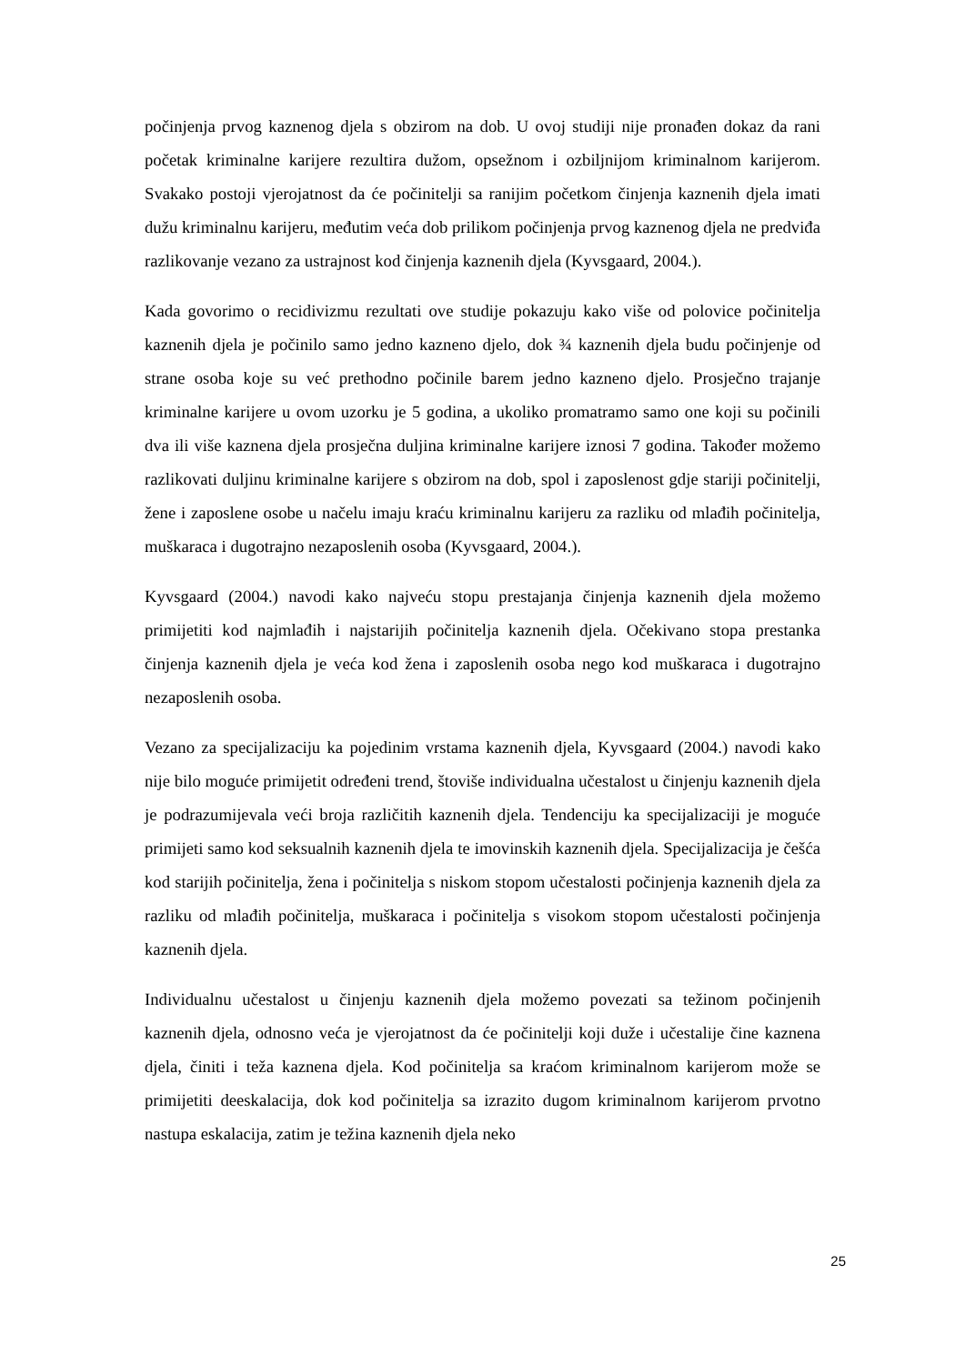počinjenja prvog kaznenog djela s obzirom na dob. U ovoj studiji nije pronađen dokaz da rani početak kriminalne karijere rezultira dužom, opsežnom i ozbiljnijom kriminalnom karijerom. Svakako postoji vjerojatnost da će počinitelji sa ranijim početkom činjenja kaznenih djela imati dužu kriminalnu karijeru, međutim veća dob prilikom počinjenja prvog kaznenog djela ne predviđa razlikovanje vezano za ustrajnost kod činjenja kaznenih djela (Kyvsgaard, 2004.).
Kada govorimo o recidivizmu rezultati ove studije pokazuju kako više od polovice počinitelja kaznenih djela je počinilo samo jedno kazneno djelo, dok ¾ kaznenih djela budu počinjenje od strane osoba koje su već prethodno počinile barem jedno kazneno djelo. Prosječno trajanje kriminalne karijere u ovom uzorku je 5 godina, a ukoliko promatramo samo one koji su počinili dva ili više kaznena djela prosječna duljina kriminalne karijere iznosi 7 godina. Također možemo razlikovati duljinu kriminalne karijere s obzirom na dob, spol i zaposlenost gdje stariji počinitelji, žene i zaposlene osobe u načelu imaju kraću kriminalnu karijeru za razliku od mlađih počinitelja, muškaraca i dugotrajno nezaposlenih osoba (Kyvsgaard, 2004.).
Kyvsgaard (2004.) navodi kako najveću stopu prestajanja činjenja kaznenih djela možemo primijetiti kod najmlađih i najstarijih počinitelja kaznenih djela. Očekivano stopa prestanka činjenja kaznenih djela je veća kod žena i zaposlenih osoba nego kod muškaraca i dugotrajno nezaposlenih osoba.
Vezano za specijalizaciju ka pojedinim vrstama kaznenih djela, Kyvsgaard (2004.) navodi kako nije bilo moguće primijetit određeni trend, štoviše individualna učestalost u činjenju kaznenih djela je podrazumijevala veći broja različitih kaznenih djela. Tendenciju ka specijalizaciji je moguće primijeti samo kod seksualnih kaznenih djela te imovinskih kaznenih djela. Specijalizacija je češća kod starijih počinitelja, žena i počinitelja s niskom stopom učestalosti počinjenja kaznenih djela za razliku od mlađih počinitelja, muškaraca i počinitelja s visokom stopom učestalosti počinjenja kaznenih djela.
Individualnu učestalost u činjenju kaznenih djela možemo povezati sa težinom počinjenih kaznenih djela, odnosno veća je vjerojatnost da će počinitelji koji duže i učestalije čine kaznena djela, činiti i teža kaznena djela. Kod počinitelja sa kraćom kriminalnom karijerom može se primijetiti deeskalacija, dok kod počinitelja sa izrazito dugom kriminalnom karijerom prvotno nastupa eskalacija, zatim je težina kaznenih djela neko
25